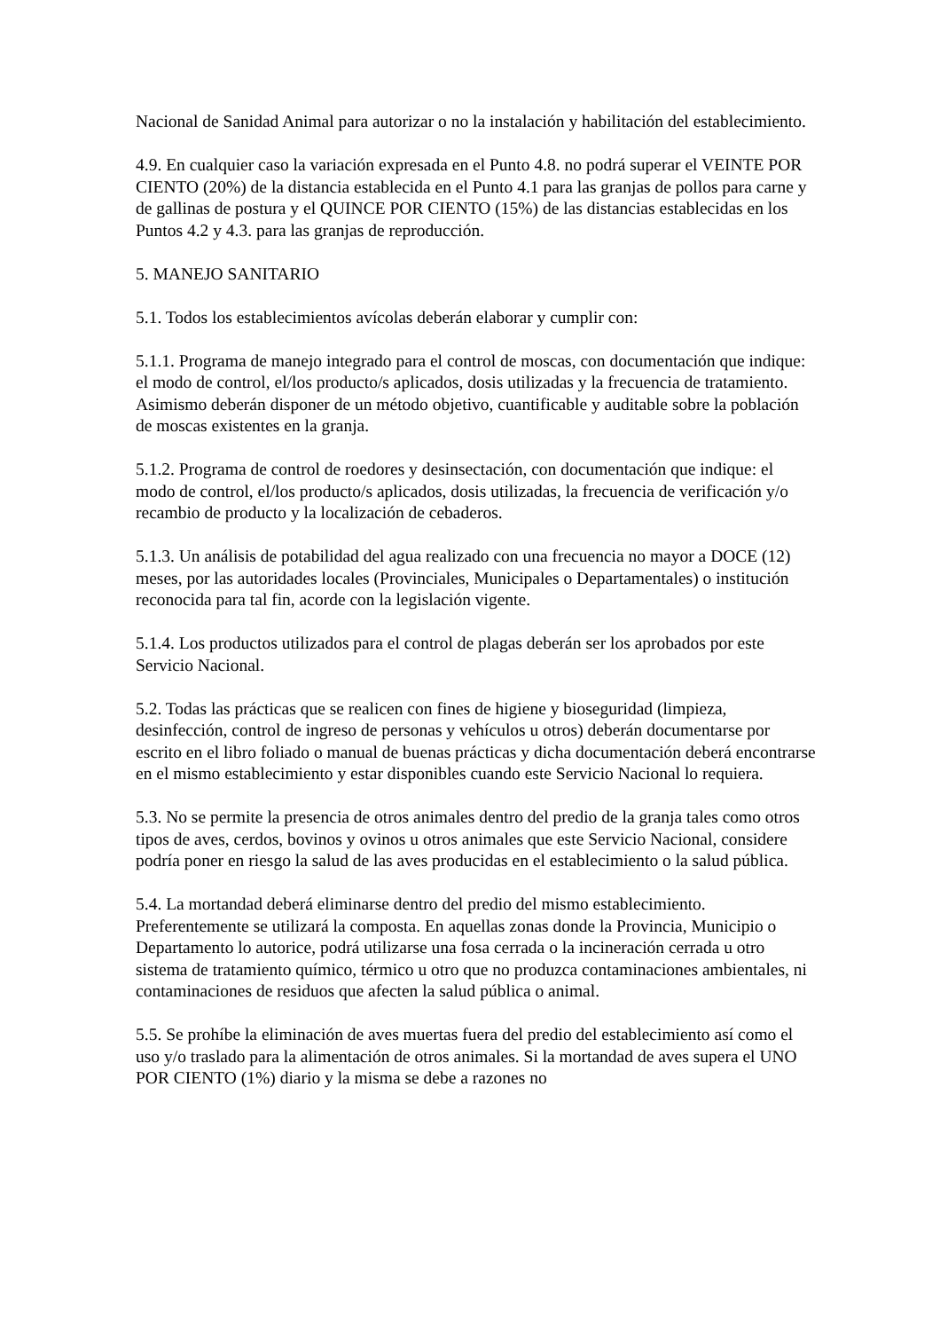Nacional de Sanidad Animal para autorizar o no la instalación y habilitación del establecimiento.
4.9. En cualquier caso la variación expresada en el Punto 4.8. no podrá superar el VEINTE POR CIENTO (20%) de la distancia establecida en el Punto 4.1 para las granjas de pollos para carne y de gallinas de postura y el QUINCE POR CIENTO (15%) de las distancias establecidas en los Puntos 4.2 y 4.3. para las granjas de reproducción.
5. MANEJO SANITARIO
5.1. Todos los establecimientos avícolas deberán elaborar y cumplir con:
5.1.1. Programa de manejo integrado para el control de moscas, con documentación que indique: el modo de control, el/los producto/s aplicados, dosis utilizadas y la frecuencia de tratamiento. Asimismo deberán disponer de un método objetivo, cuantificable y auditable sobre la población de moscas existentes en la granja.
5.1.2. Programa de control de roedores y desinsectación, con documentación que indique: el modo de control, el/los producto/s aplicados, dosis utilizadas, la frecuencia de verificación y/o recambio de producto y la localización de cebaderos.
5.1.3. Un análisis de potabilidad del agua realizado con una frecuencia no mayor a DOCE (12) meses, por las autoridades locales (Provinciales, Municipales o Departamentales) o institución reconocida para tal fin, acorde con la legislación vigente.
5.1.4. Los productos utilizados para el control de plagas deberán ser los aprobados por este Servicio Nacional.
5.2. Todas las prácticas que se realicen con fines de higiene y bioseguridad (limpieza, desinfección, control de ingreso de personas y vehículos u otros) deberán documentarse por escrito en el libro foliado o manual de buenas prácticas y dicha documentación deberá encontrarse en el mismo establecimiento y estar disponibles cuando este Servicio Nacional lo requiera.
5.3. No se permite la presencia de otros animales dentro del predio de la granja tales como otros tipos de aves, cerdos, bovinos y ovinos u otros animales que este Servicio Nacional, considere podría poner en riesgo la salud de las aves producidas en el establecimiento o la salud pública.
5.4. La mortandad deberá eliminarse dentro del predio del mismo establecimiento. Preferentemente se utilizará la composta. En aquellas zonas donde la Provincia, Municipio o Departamento lo autorice, podrá utilizarse una fosa cerrada o la incineración cerrada u otro sistema de tratamiento químico, térmico u otro que no produzca contaminaciones ambientales, ni contaminaciones de residuos que afecten la salud pública o animal.
5.5. Se prohíbe la eliminación de aves muertas fuera del predio del establecimiento así como el uso y/o traslado para la alimentación de otros animales. Si la mortandad de aves supera el UNO POR CIENTO (1%) diario y la misma se debe a razones no